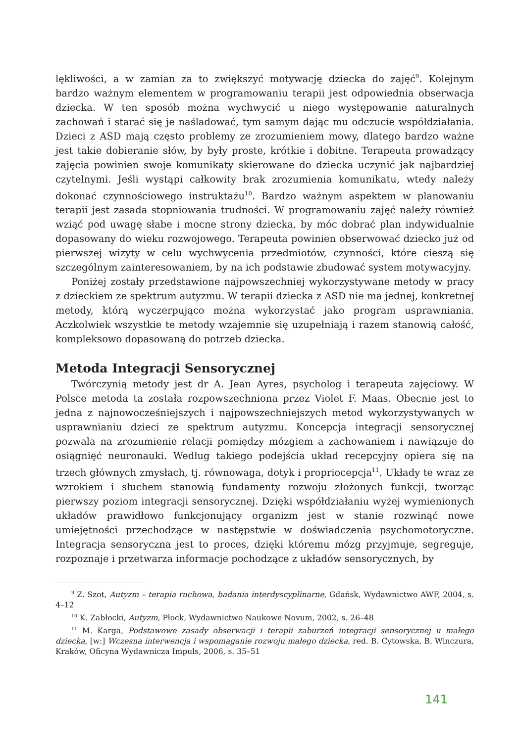lękliwości, a w zamian za to zwiększyć motywację dziecka do zajęć<sup>9</sup>. Kolejnym bardzo ważnym elementem w programowaniu terapii jest odpowiednia obserwacja dziecka. W ten sposób można wychwycić u niego występowanie naturalnych zachowań i starać się je naśladować, tym samym dając mu odczucie współdziałania. Dzieci z ASD mają często problemy ze zrozumieniem mowy, dlatego bardzo ważne jest takie dobieranie słów, by były proste, krótkie i dobitne. Terapeuta prowadzący zajęcia powinien swoje komunikaty skierowane do dziecka uczynić jak najbardziej czytelnymi. Jeśli wystąpi całkowity brak zrozumienia komunikatu, wtedy należy dokonać czynnościowego instruktażu<sup>10</sup>. Bardzo ważnym aspektem w planowaniu terapii jest zasada stopniowania trudności. W programowaniu zajęć należy również wziąć pod uwagę słabe i mocne strony dziecka, by móc dobrać plan indywidualnie dopasowany do wieku rozwojowego. Terapeuta powinien obserwować dziecko już od pierwszej wizyty w celu wychwycenia przedmiotów, czynności, które cieszą się szczególnym zainteresowaniem, by na ich podstawie zbudować system motywacyjny.
Poniżej zostały przedstawione najpowszechniej wykorzystywane metody w pracy z dzieckiem ze spektrum autyzmu. W terapii dziecka z ASD nie ma jednej, konkretnej metody, którą wyczerpująco można wykorzystać jako program usprawniania. Aczkolwiek wszystkie te metody wzajemnie się uzupełniają i razem stanowią całość, kompleksowo dopasowaną do potrzeb dziecka.
Metoda Integracji Sensorycznej
Twórczynią metody jest dr A. Jean Ayres, psycholog i terapeuta zajęciowy. W Polsce metoda ta została rozpowszechniona przez Violet F. Maas. Obecnie jest to jedna z najnowocześniejszych i najpowszechniejszych metod wykorzystywanych w usprawnianiu dzieci ze spektrum autyzmu. Koncepcja integracji sensorycznej pozwala na zrozumienie relacji pomiędzy mózgiem a zachowaniem i nawiązuje do osiągnięć neuronauki. Według takiego podejścia układ recepcyjny opiera się na trzech głównych zmysłach, tj. równowaga, dotyk i propriocepcja<sup>11</sup>. Układy te wraz ze wzrokiem i słuchem stanowią fundamenty rozwoju złożonych funkcji, tworząc pierwszy poziom integracji sensorycznej. Dzięki współdziałaniu wyżej wymienionych układów prawidłowo funkcjonujący organizm jest w stanie rozwinąć nowe umiejętności przechodzące w następstwie w doświadczenia psychomotoryczne. Integracja sensoryczna jest to proces, dzięki któremu mózg przyjmuje, segreguje, rozpoznaje i przetwarza informacje pochodzące z układów sensorycznych, by
<sup>9</sup> Z. Szot, Autyzm – terapia ruchowa, badania interdyscyplinarne, Gdańsk, Wydawnictwo AWF, 2004, s. 4–12
<sup>10</sup> K. Zabłocki, Autyzm, Płock, Wydawnictwo Naukowe Novum, 2002, s. 26–48
<sup>11</sup> M. Karga, Podstawowe zasady obserwacji i terapii zaburzeń integracji sensorycznej u małego dziecka, [w:] Wczesna interwencja i wspomaganie rozwoju małego dziecka, red. B. Cytowska, B. Winczura, Kraków, Oficyna Wydawnicza Impuls, 2006, s. 35–51
141